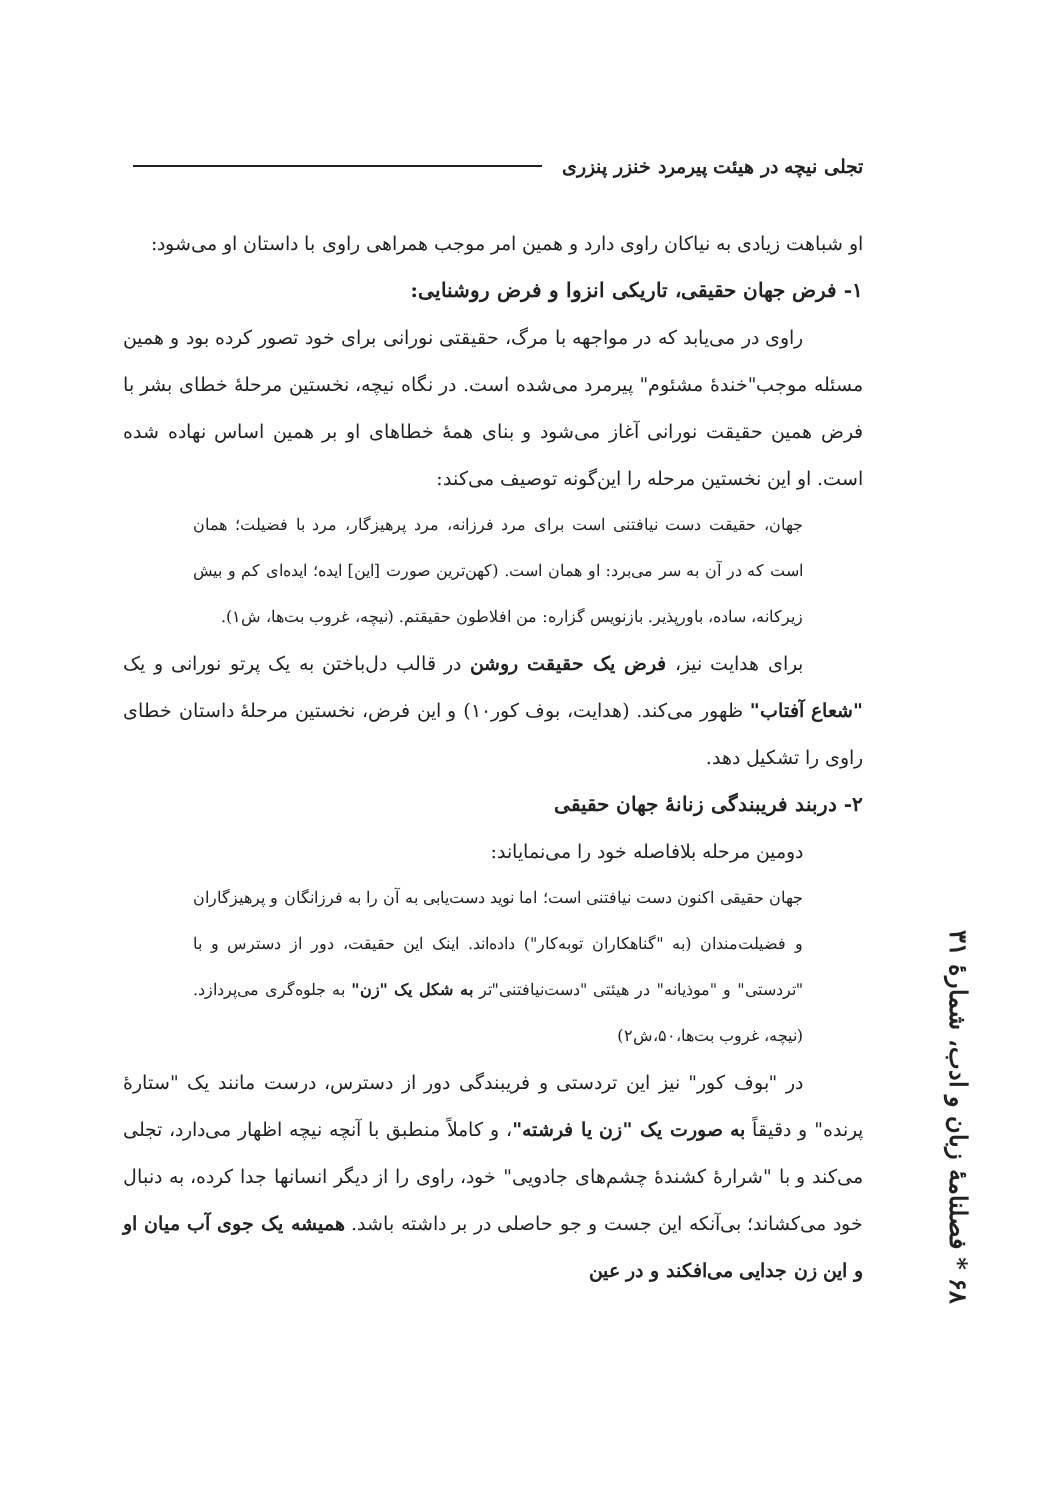تجلی نیچه در هیئت پیرمرد خنزر پنزری
او شباهت زیادی به نیاکان راوی دارد و همین امر موجب همراهی راوی با داستان او می‌شود:
۱- فرض جهان حقیقی، تاریکی انزوا و فرض روشنایی:
راوی در می‌یابد که در مواجهه با مرگ، حقیقتی نورانی برای خود تصور کرده بود و همین مسئله موجب"خندهٔ مشئوم" پیرمرد می‌شده است. در نگاه نیچه، نخستین مرحلهٔ خطای بشر با فرض همین حقیقت نورانی آغاز می‌شود و بنای همهٔ خطاهای او بر همین اساس نهاده شده است. او این نخستین مرحله را این‌گونه توصیف می‌کند:
جهان، حقیقت دست نیافتنی است برای مرد فرزانه، مرد پرهیزگار، مرد با فضیلت؛ همان است که در آن به سر می‌برد: او همان است. (کهن‌ترین صورت [این] ایده؛ ایده‌ای کم و بیش زیرکانه، ساده، باورپذیر. بازنویس گزاره: من افلاطون حقیقتم. (نیچه، غروب بت‌ها، ش۱).
برای هدایت نیز، فرض یک حقیقت روشن در قالب دل‌باختن به یک پرتو نورانی و یک "شعاع آفتاب" ظهور می‌کند. (هدایت، بوف کور۱۰) و این فرض، نخستین مرحلهٔ داستان خطای راوی را تشکیل دهد.
۲- دربند فریبندگی زنانهٔ جهان حقیقی
دومین مرحله بلافاصله خود را می‌نمایاند:
جهان حقیقی اکنون دست نیافتنی است؛ اما نوید دست‌یابی به آن را به فرزانگان و پرهیزگاران و فضیلت‌مندان (به "گناهکاران توبه‌کار") داده‌اند. اینک این حقیقت، دور از دسترس و با "تردستی" و "موذیانه" در هیئتی "دست‌نیافتنی"تر به شکل یک "زن" به جلوه‌گری می‌پردازد. (نیچه، غروب بت‌ها،۵۰،ش۲)
در "بوف کور" نیز این تردستی و فریبندگی دور از دسترس، درست مانند یک "ستارهٔ پرنده" و دقیقاً به صورت یک "زن یا فرشته"، و کاملاً منطبق با آنچه نیچه اظهار می‌دارد، تجلی می‌کند و با "شرارهٔ کشندهٔ چشم‌های جادویی" خود، راوی را از دیگر انسانها جدا کرده، به دنبال خود می‌کشاند؛ بی‌آنکه این جست و جو حاصلی در بر داشته باشد. همیشه یک جوی آب میان او و این زن جدایی می‌افکند و در عین
۶۸ * فصلنامهٔ زبان و ادب، شمارهٔ ۳۱